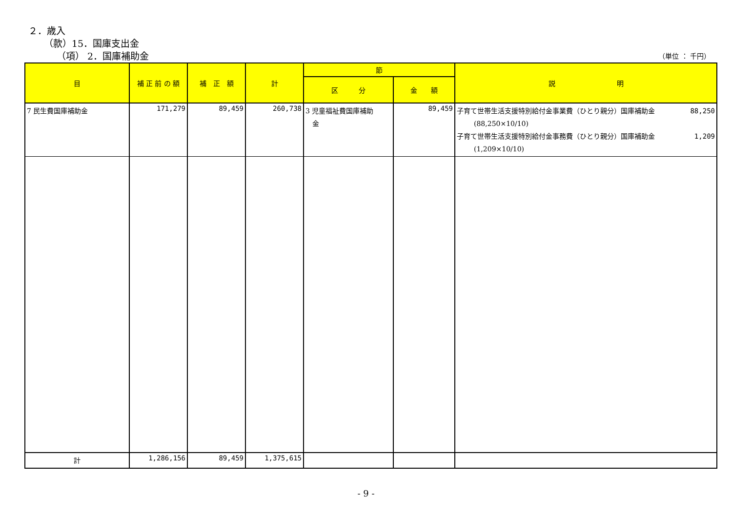２．歳入
（款）15．国庫支出金
（項） 2．国庫補助金 （単位 ： 千円）
| 目 | 補 正 前 の 額 | 補 正 額 | 計 | 節 | | 説 明 |
| --- | --- | --- | --- | --- | --- | --- |
| | | | | 区 分 | 金 額 | |
| 7 民生費国庫補助金 | 171,279 | 89,459 | 260,738 | 3 児童福祉費国庫補助 金 | 89,459 | 子育て世帯生活支援特別給付金事業費（ひとり親分）国庫補助金 88,250 (88,250×10/10) 子育て世帯生活支援特別給付金事務費（ひとり親分）国庫補助金 1,209 (1,209×10/10) |
| 計 | 1,286,156 | 89,459 | 1,375,615 | | | |
- 9 -